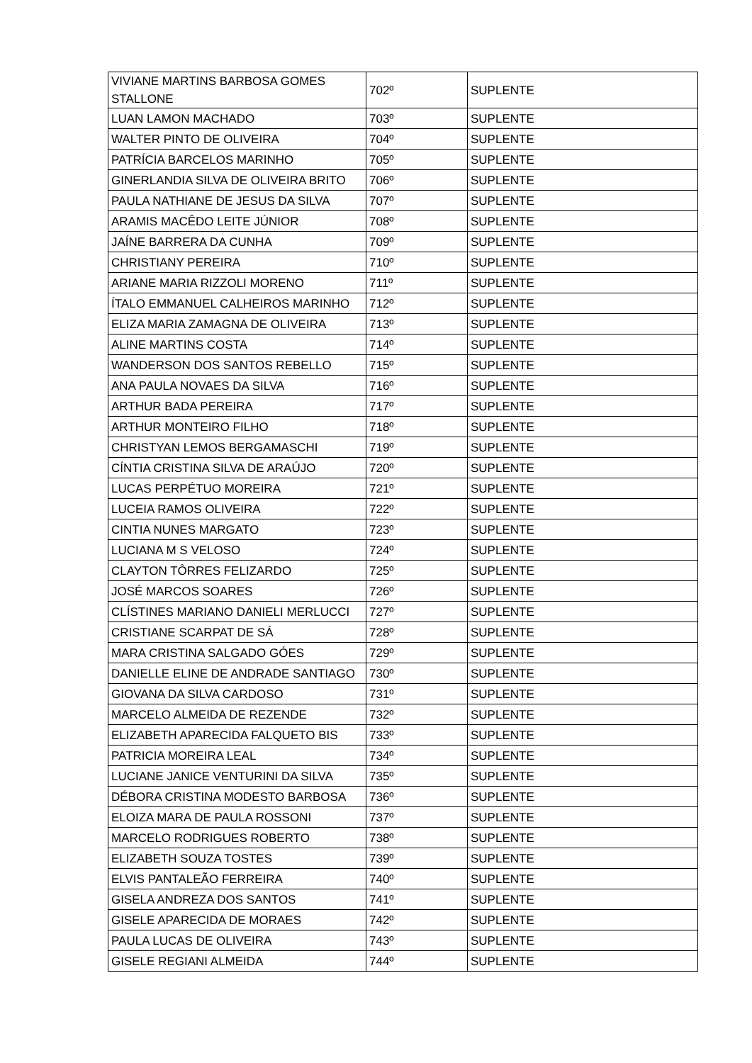| VIVIANE MARTINS BARBOSA GOMES STALLONE | 702º | SUPLENTE |
| LUAN LAMON MACHADO | 703º | SUPLENTE |
| WALTER PINTO DE OLIVEIRA | 704º | SUPLENTE |
| PATRÍCIA BARCELOS MARINHO | 705º | SUPLENTE |
| GINERLANDIA SILVA DE OLIVEIRA BRITO | 706º | SUPLENTE |
| PAULA NATHIANE DE JESUS DA SILVA | 707º | SUPLENTE |
| ARAMIS MACÊDO LEITE JÚNIOR | 708º | SUPLENTE |
| JAÍNE BARRERA DA CUNHA | 709º | SUPLENTE |
| CHRISTIANY PEREIRA | 710º | SUPLENTE |
| ARIANE MARIA RIZZOLI MORENO | 711º | SUPLENTE |
| ÍTALO EMMANUEL CALHEIROS MARINHO | 712º | SUPLENTE |
| ELIZA MARIA ZAMAGNA DE OLIVEIRA | 713º | SUPLENTE |
| ALINE MARTINS COSTA | 714º | SUPLENTE |
| WANDERSON DOS SANTOS REBELLO | 715º | SUPLENTE |
| ANA PAULA NOVAES DA SILVA | 716º | SUPLENTE |
| ARTHUR BADA PEREIRA | 717º | SUPLENTE |
| ARTHUR MONTEIRO FILHO | 718º | SUPLENTE |
| CHRISTYAN LEMOS BERGAMASCHI | 719º | SUPLENTE |
| CÍNTIA CRISTINA SILVA DE ARAÚJO | 720º | SUPLENTE |
| LUCAS PERPÉTUO MOREIRA | 721º | SUPLENTE |
| LUCEIA RAMOS OLIVEIRA | 722º | SUPLENTE |
| CINTIA NUNES MARGATO | 723º | SUPLENTE |
| LUCIANA M S VELOSO | 724º | SUPLENTE |
| CLAYTON TÔRRES FELIZARDO | 725º | SUPLENTE |
| JOSÉ MARCOS SOARES | 726º | SUPLENTE |
| CLÍSTINES MARIANO DANIELI MERLUCCI | 727º | SUPLENTE |
| CRISTIANE SCARPAT DE SÁ | 728º | SUPLENTE |
| MARA CRISTINA SALGADO GÓES | 729º | SUPLENTE |
| DANIELLE ELINE DE ANDRADE SANTIAGO | 730º | SUPLENTE |
| GIOVANA DA SILVA CARDOSO | 731º | SUPLENTE |
| MARCELO ALMEIDA DE REZENDE | 732º | SUPLENTE |
| ELIZABETH APARECIDA FALQUETO BIS | 733º | SUPLENTE |
| PATRICIA MOREIRA LEAL | 734º | SUPLENTE |
| LUCIANE JANICE VENTURINI DA SILVA | 735º | SUPLENTE |
| DÉBORA CRISTINA MODESTO BARBOSA | 736º | SUPLENTE |
| ELOIZA MARA DE PAULA ROSSONI | 737º | SUPLENTE |
| MARCELO RODRIGUES ROBERTO | 738º | SUPLENTE |
| ELIZABETH SOUZA TOSTES | 739º | SUPLENTE |
| ELVIS PANTALEÃO FERREIRA | 740º | SUPLENTE |
| GISELA ANDREZA DOS SANTOS | 741º | SUPLENTE |
| GISELE APARECIDA DE MORAES | 742º | SUPLENTE |
| PAULA LUCAS DE OLIVEIRA | 743º | SUPLENTE |
| GISELE REGIANI ALMEIDA | 744º | SUPLENTE |